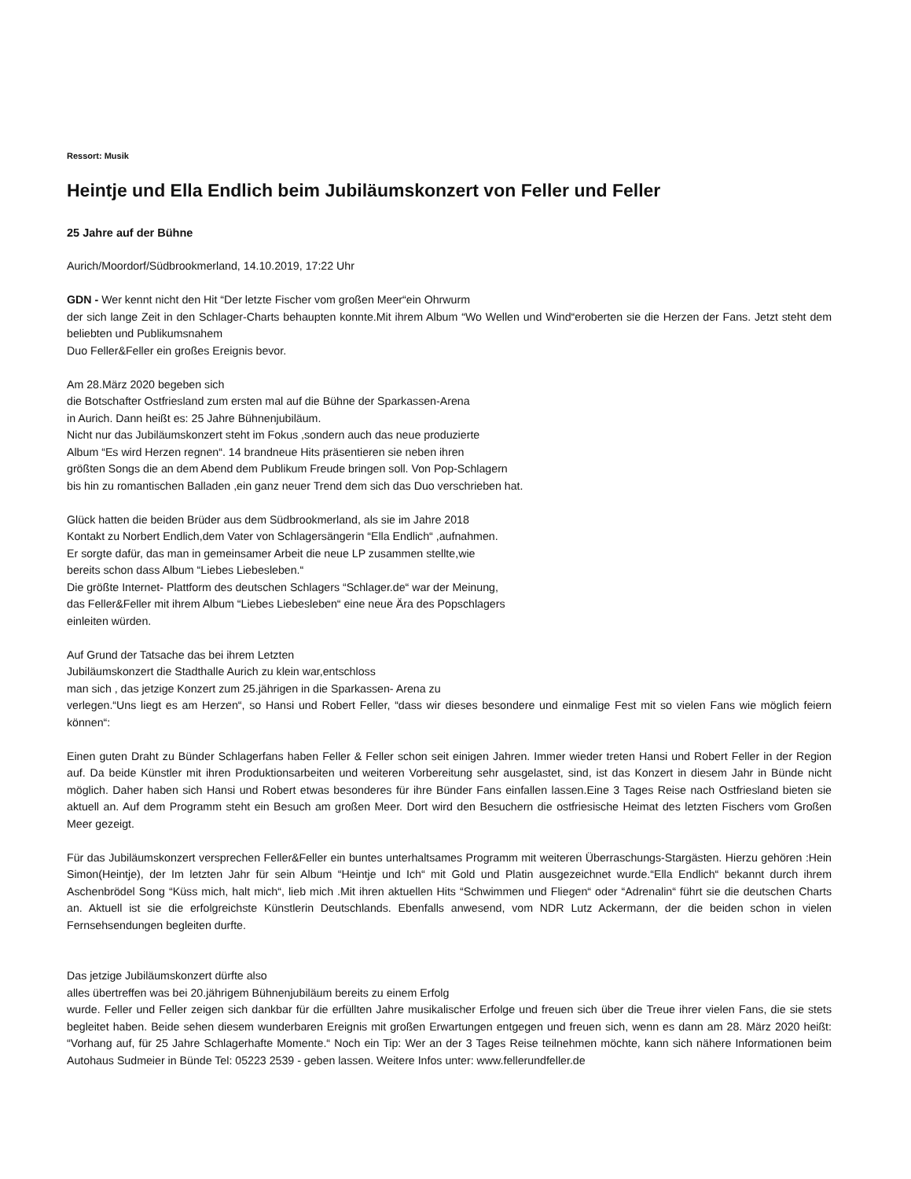Ressort: Musik
Heintje und Ella Endlich beim Jubiläumskonzert von Feller und Feller
25 Jahre auf der Bühne
Aurich/Moordorf/Südbrookmerland, 14.10.2019, 17:22 Uhr
GDN - Wer kennt nicht den Hit “Der letzte Fischer vom großen Meer“ein Ohrwurm
der sich lange Zeit in den Schlager-Charts behaupten konnte.Mit ihrem Album “Wo Wellen und Wind“eroberten sie die Herzen der Fans. Jetzt steht dem beliebten und Publikumsnahem
Duo Feller&Feller ein großes Ereignis bevor.
Am 28.März 2020 begeben sich
die Botschafter Ostfriesland zum ersten mal auf die Bühne der Sparkassen-Arena
in Aurich. Dann heißt es: 25 Jahre Bühnenjubiläum.
Nicht nur das Jubiläumskonzert steht im Fokus ,sondern auch das neue produzierte
Album “Es wird Herzen regnen“. 14 brandneue Hits präsentieren sie neben ihren
größten Songs die an dem Abend dem Publikum Freude bringen soll. Von Pop-Schlagern
bis hin zu romantischen Balladen ,ein ganz neuer Trend dem sich das Duo verschrieben hat.
Glück hatten die beiden Brüder aus dem Südbrookmerland, als sie im Jahre 2018
Kontakt zu Norbert Endlich,dem Vater von Schlagersängerin “Ella Endlich“ ,aufnahmen.
Er sorgte dafür, das man in gemeinsamer Arbeit die neue LP zusammen stellte,wie
bereits schon dass Album “Liebes Liebesleben.“
Die größte Internet- Plattform des deutschen Schlagers “Schlager.de“ war der Meinung,
das Feller&Feller mit ihrem Album “Liebes Liebesleben“ eine neue Ära des Popschlagers
einleiten würden.
Auf Grund der Tatsache das bei ihrem Letzten
Jubiläumskonzert die Stadthalle Aurich zu klein war,entschloss
man sich , das jetzige Konzert zum 25.jährigen in die Sparkassen- Arena zu
verlegen.“Uns liegt es am Herzen“, so Hansi und Robert Feller, “dass wir dieses besondere und einmalige Fest mit so vielen Fans wie möglich feiern können“:
Einen guten Draht zu Bünder Schlagerfans haben Feller & Feller schon seit einigen Jahren. Immer wieder treten Hansi und Robert Feller in der Region auf. Da beide Künstler mit ihren Produktionsarbeiten und weiteren Vorbereitung sehr ausgelastet, sind, ist das Konzert in diesem Jahr in Bünde nicht möglich. Daher haben sich Hansi und Robert etwas besonderes für ihre Bünder Fans einfallen lassen.Eine 3 Tages Reise nach Ostfriesland bieten sie aktuell an. Auf dem Programm steht ein Besuch am großen Meer. Dort wird den Besuchern die ostfriesische Heimat des letzten Fischers vom Großen Meer gezeigt.
Für das Jubiläumskonzert versprechen Feller&Feller ein buntes unterhaltsames Programm mit weiteren Überraschungs-Stargästen. Hierzu gehören :Hein Simon(Heintje), der Im letzten Jahr für sein Album “Heintje und Ich“ mit Gold und Platin ausgezeichnet wurde.“Ella Endlich“ bekannt durch ihrem Aschenbrödel Song “Küss mich, halt mich“, lieb mich .Mit ihren aktuellen Hits “Schwimmen und Fliegen“ oder “Adrenalin“ führt sie die deutschen Charts an. Aktuell ist sie die erfolgreichste Künstlerin Deutschlands. Ebenfalls anwesend, vom NDR Lutz Ackermann, der die beiden schon in vielen Fernsehsendungen begleiten durfte.
Das jetzige Jubiläumskonzert dürfte also
alles übertreffen was bei 20.jährigem Bühnenjubiläum bereits zu einem Erfolg
wurde. Feller und Feller zeigen sich dankbar für die erfüllten Jahre musikalischer Erfolge und freuen sich über die Treue ihrer vielen Fans, die sie stets begleitet haben. Beide sehen diesem wunderbaren Ereignis mit großen Erwartungen entgegen und freuen sich, wenn es dann am 28. März 2020 heißt: “Vorhang auf, für 25 Jahre Schlagerhafte Momente.“ Noch ein Tip: Wer an der 3 Tages Reise teilnehmen möchte, kann sich nähere Informationen beim Autohaus Sudmeier in Bünde Tel: 05223 2539 - geben lassen. Weitere Infos unter: www.fellerundfeller.de